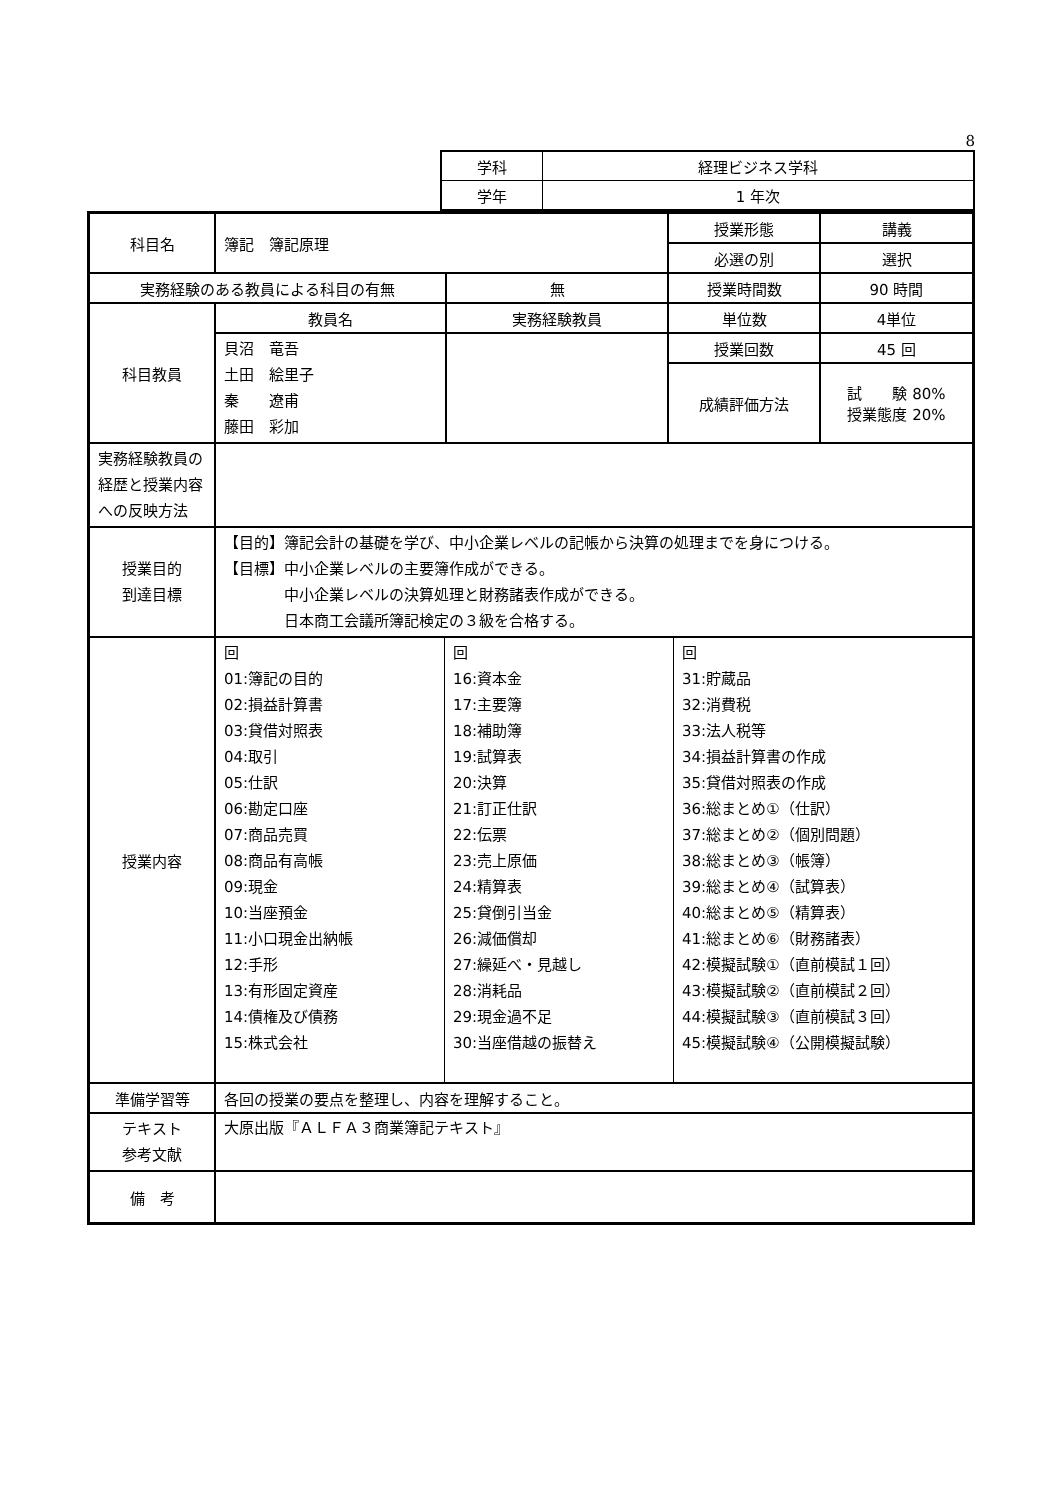8
| 学科 | 経理ビジネス学科 |
| 学年 | 1 年次 |
| 科目名 | 簿記 簿記原理 | | 授業形態 | 講義 |
| | | | 必選の別 | 選択 |
| 実務経験のある教員による科目の有無 | | 無 | 授業時間数 | 90 時間 |
| 科目教員 | 教員名 | 実務経験教員 | 単位数 | 4単位 |
| | 貝沼 竜吾 土田 絵里子 秦 遼甫 藤田 彩加 | | 授業回数 | 45 回 |
| | | | 成績評価方法 | 試 験 80% 授業態度 20% |
| 実務経験教員の経歴と授業内容への反映方法 | | | | |
| 授業目的 到達目標 | 【目的】簿記会計の基礎を学び、中小企業レベルの記帳から決算の処理までを身につける。 【目標】中小企業レベルの主要簿作成ができる。 中小企業レベルの決算処理と財務諸表作成ができる。 日本商工会議所簿記検定の３級を合格する。 | | | |
| 授業内容 | / 回 01:簿記の目的 02:損益計算書 03:貸借対照表 04:取引 05:仕訳 06:勘定口座 07:商品売買 08:商品有高帳 09:現金 10:当座預金 11:小口現金出納帳 12:手形 13:有形固定資産 14:債権及び債務 15:株式会社 / 回 16:資本金 17:主要簿 18:補助簿 19:試算表 20:決算 21:訂正仕訳 22:伝票 23:売上原価 24:精算表 25:貸倒引当金 26:減価償却 27:繰延べ・見越し 28:消耗品 29:現金過不足 30:当座借越の振替え / 回 31:貯蔵品 32:消費税 33:法人税等 34:損益計算書の作成 35:貸借対照表の作成 36:総まとめ①（仕訳） 37:総まとめ②（個別問題） 38:総まとめ③（帳簿） 39:総まとめ④（試算表） 40:総まとめ⑤（精算表） 41:総まとめ⑥（財務諸表） 42:模擬試験①（直前模試１回） 43:模擬試験②（直前模試２回） 44:模擬試験③（直前模試３回） 45:模擬試験④（公開模擬試験） / | | | |
| 準備学習等 | 各回の授業の要点を整理し、内容を理解すること。 | | | |
| テキスト 参考文献 | 大原出版『ＡＬＦＡ３商業簿記テキスト』 | | | |
| 備 考 | | | | |